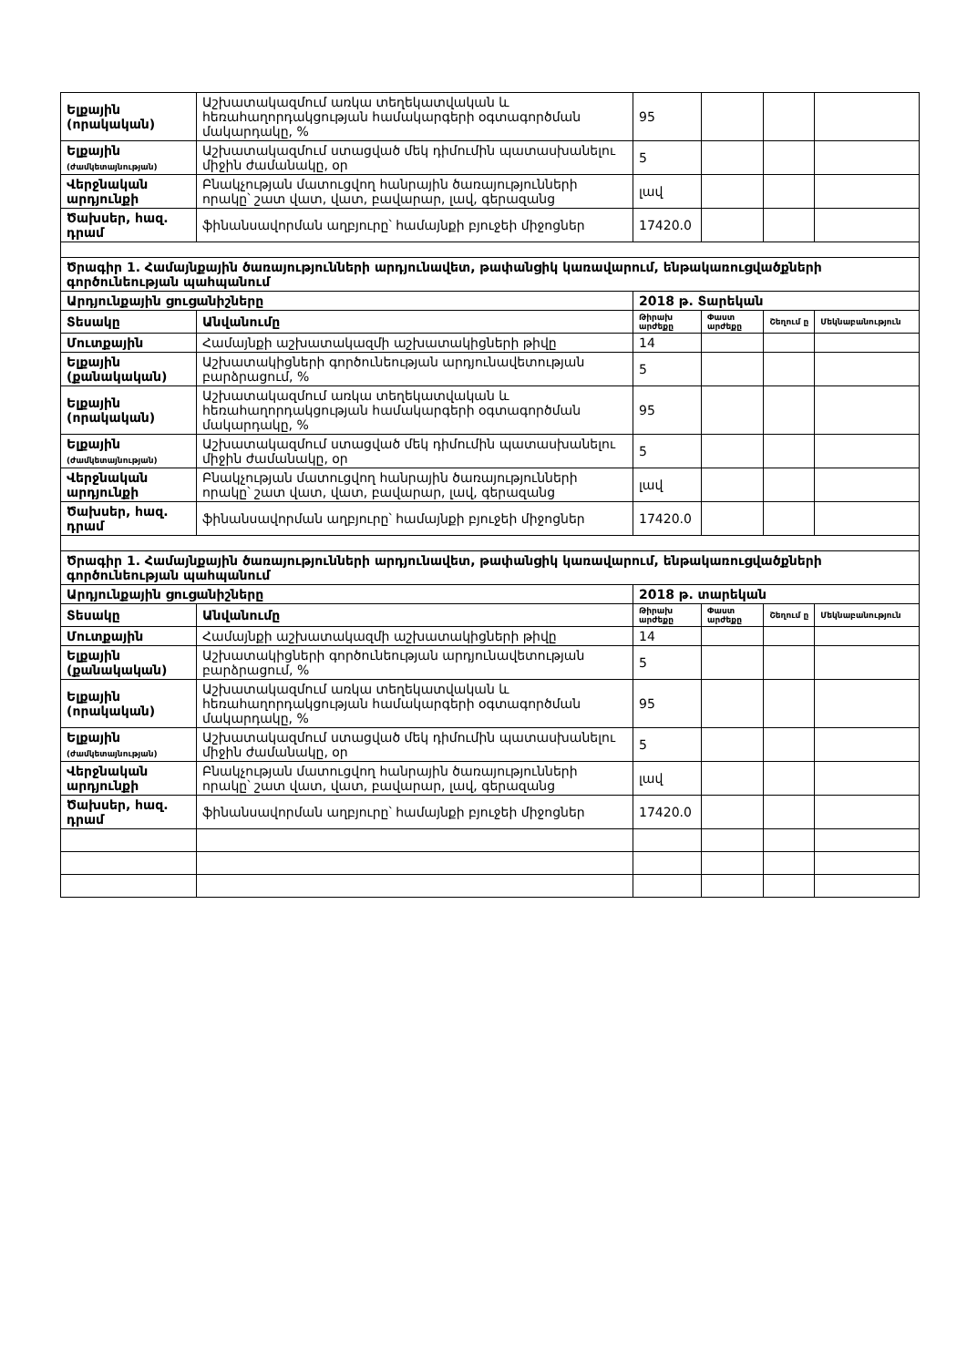| Ելքային (որակական) | Աշխատակազմում առկա տեղեկատվական և հեռահաղորդակցության համակարգերի օգտագործման մակարդակը, % | 95 | | | |
| Ելքային (ժամկետայնության) | Աշխատակազմում ստացված մեկ դիմումին պատասխանելու միջին ժամանակը, օր | 5 | | | |
| Վերջնական արդյունքի | Բնակչության մատուցվող հանրային ծառայությունների որակը՝ շատ վատ, վատ, բավարար, լավ, գերազանց | լավ | | | |
| Ծախսեր, հազ. դրամ | ֆինանսավորման աղբյուրը՝ համայնքի բյուջեի միջոցներ | 17420.0 | | | |
| Ծրագիր 1. Համայնքային ծառայությունների արդյունավետ, թափանցիկ կառավարում, ենթակառուցվածքների գործունեության պահպանում | | | | | |
| Արդյունքային ցուցանիշները | | 2018 թ. Տարեկան | | | |
| Տեսակը | Անվանումը | Թիրախ արժեքը | Փաստ արժեքը | Շեղում ը | Մեկնաբանություն |
| Մուտքային | Համայնքի աշխատակազմի աշխատակիցների թիվը | 14 | | | |
| Ելքային (քանակական) | Աշխատակիցների գործունեության արդյունավետության բարձրացում, % | 5 | | | |
| Ելքային (որակական) | Աշխատակազմում առկա տեղեկատվական և հեռահաղորդակցության համակարգերի օգտագործման մակարդակը, % | 95 | | | |
| Ելքային (ժամկետայնության) | Աշխատակազմում ստացված մեկ դիմումին պատասխանելու միջին ժամանակը, օր | 5 | | | |
| Վերջնական արդյունքի | Բնակչության մատուցվող հանրային ծառայությունների որակը՝ շատ վատ, վատ, բավարար, լավ, գերազանց | լավ | | | |
| Ծախսեր, հազ. դրամ | ֆինանսավորման աղբյուրը՝ համայնքի բյուջեի միջոցներ | 17420.0 | | | |
| Ծրագիր 1. Համայնքային ծառայությունների արդյունավետ, թափանցիկ կառավարում, ենթակառուցվածքների գործունեության պահպանում | | | | | |
| Արդյունքային ցուցանիշները | | 2018 թ. տարեկան | | | |
| Տեսակը | Անվանումը | Թիրախ արժեքը | Փաստ արժեքը | Շեղում ը | Մեկնաբանություն |
| Մուտքային | Համայնքի աշխատակազմի աշխատակիցների թիվը | 14 | | | |
| Ելքային (քանակական) | Աշխատակիցների գործունեության արդյունավետության բարձրացում, % | 5 | | | |
| Ելքային (որակական) | Աշխատակազմում առկա տեղեկատվական և հեռահաղորդակցության համակարգերի օգտագործման մակարդակը, % | 95 | | | |
| Ելքային (ժամկետայնության) | Աշխատակազմում ստացված մեկ դիմումին պատասխանելու միջին ժամանակը, օր | 5 | | | |
| Վերջնական արդյունքի | Բնակչության մատուցվող հանրային ծառայությունների որակը՝ շատ վատ, վատ, բավարար, լավ, գերազանց | լավ | | | |
| Ծախսեր, հազ. դրամ | ֆինանսավորման աղբյուրը՝ համայնքի բյուջեի միջոցներ | 17420.0 | | | |